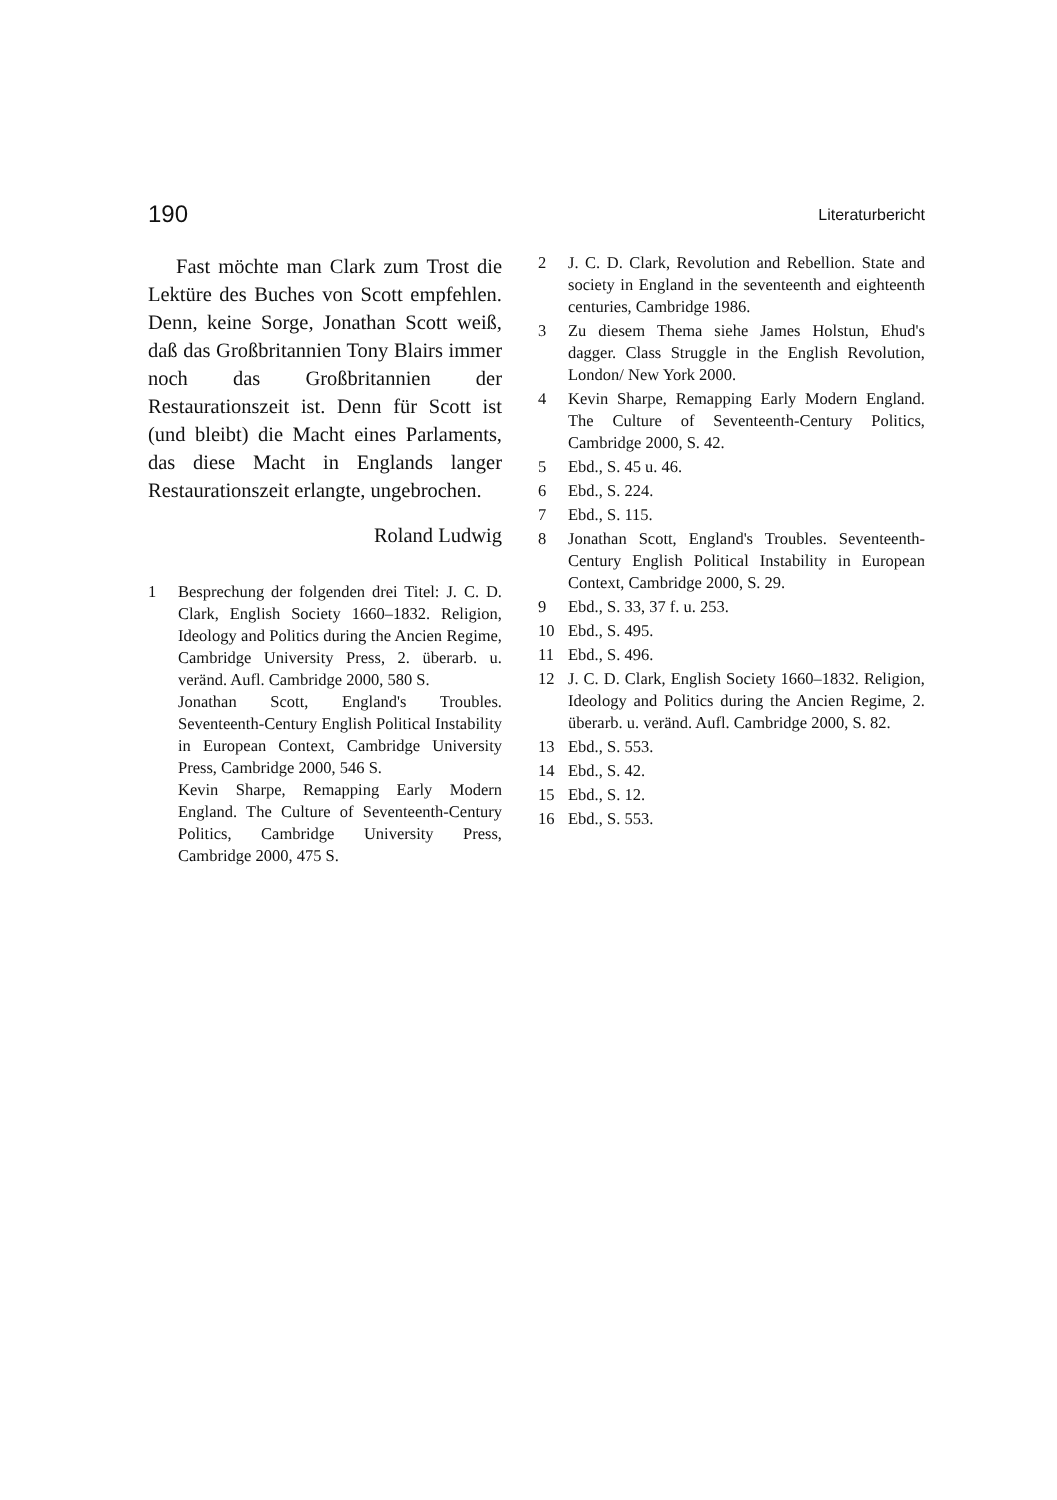190 Literaturbericht
Fast möchte man Clark zum Trost die Lektüre des Buches von Scott empfehlen. Denn, keine Sorge, Jonathan Scott weiß, daß das Großbritannien Tony Blairs immer noch das Großbritannien der Restaurationszeit ist. Denn für Scott ist (und bleibt) die Macht eines Parlaments, das diese Macht in Englands langer Restaurationszeit erlangte, ungebrochen.
Roland Ludwig
1 Besprechung der folgenden drei Titel: J. C. D. Clark, English Society 1660–1832. Religion, Ideology and Politics during the Ancien Regime, Cambridge University Press, 2. überarb. u. veränd. Aufl. Cambridge 2000, 580 S.
Jonathan Scott, England's Troubles. Seventeenth-Century English Political Instability in European Context, Cambridge University Press, Cambridge 2000, 546 S.
Kevin Sharpe, Remapping Early Modern England. The Culture of Seventeenth-Century Politics, Cambridge University Press, Cambridge 2000, 475 S.
2 J. C. D. Clark, Revolution and Rebellion. State and society in England in the seventeenth and eighteenth centuries, Cambridge 1986.
3 Zu diesem Thema siehe James Holstun, Ehud's dagger. Class Struggle in the English Revolution, London/ New York 2000.
4 Kevin Sharpe, Remapping Early Modern England. The Culture of Seventeenth-Century Politics, Cambridge 2000, S. 42.
5 Ebd., S. 45 u. 46.
6 Ebd., S. 224.
7 Ebd., S. 115.
8 Jonathan Scott, England's Troubles. Seventeenth-Century English Political Instability in European Context, Cambridge 2000, S. 29.
9 Ebd., S. 33, 37 f. u. 253.
10 Ebd., S. 495.
11 Ebd., S. 496.
12 J. C. D. Clark, English Society 1660–1832. Religion, Ideology and Politics during the Ancien Regime, 2. überarb. u. veränd. Aufl. Cambridge 2000, S. 82.
13 Ebd., S. 553.
14 Ebd., S. 42.
15 Ebd., S. 12.
16 Ebd., S. 553.